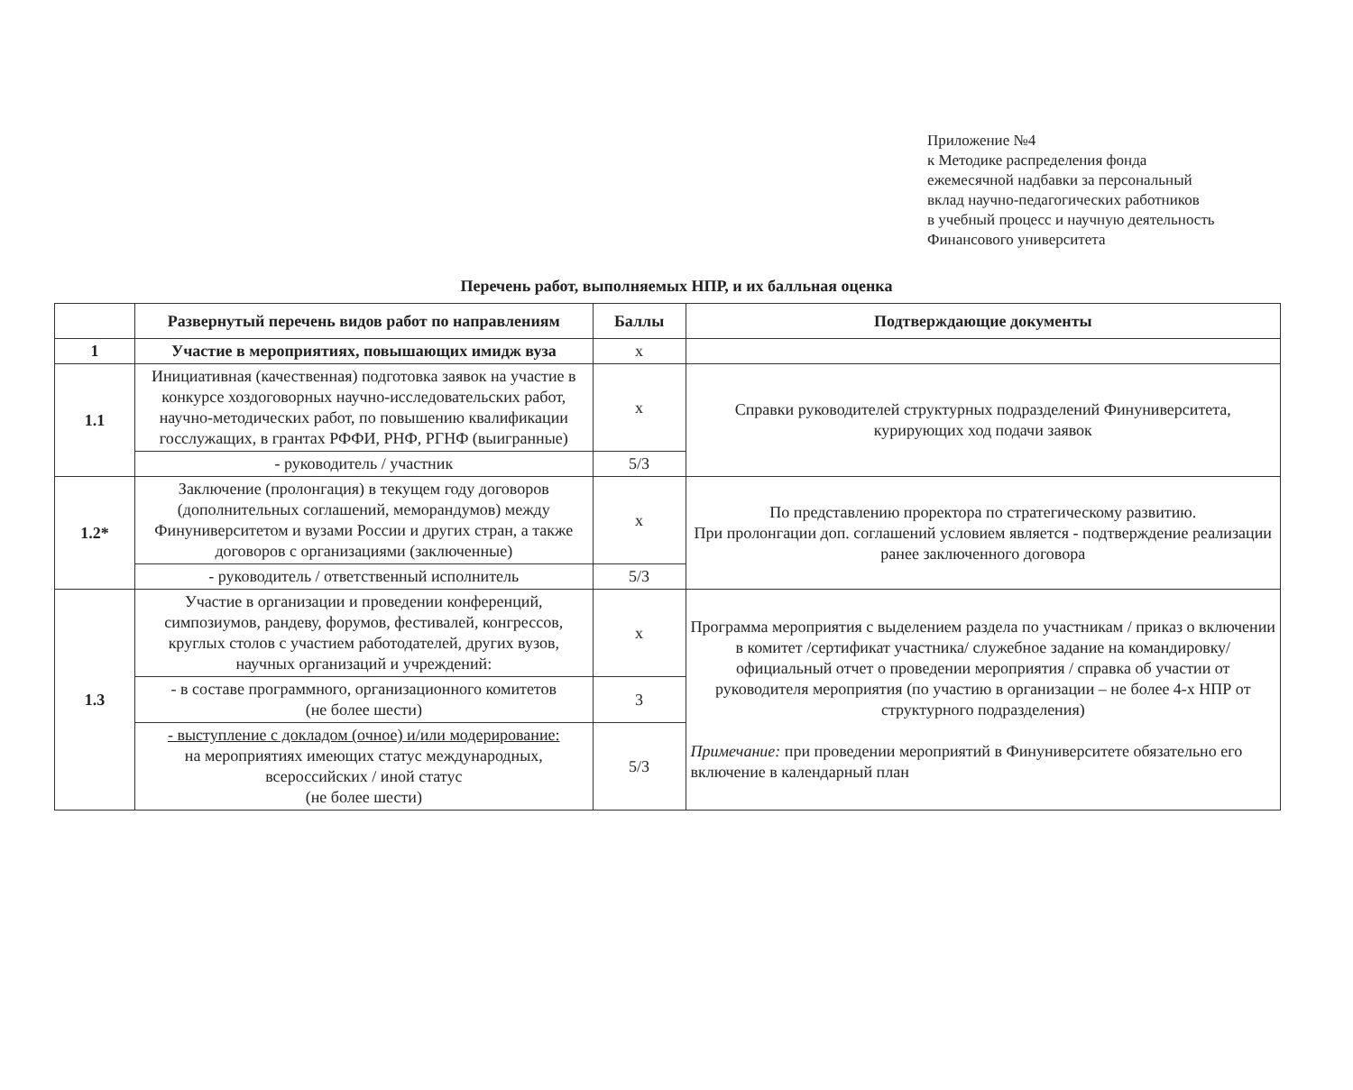Приложение №4
к Методике распределения фонда
ежемесячной надбавки за персональный
вклад научно-педагогических работников
в учебный процесс и научную деятельность
Финансового университета
Перечень работ, выполняемых НПР, и их балльная оценка
| | Развернутый перечень видов работ по направлениям | Баллы | Подтверждающие документы |
| --- | --- | --- | --- |
| 1 | Участие в мероприятиях, повышающих имидж вуза | х | |
| 1.1 | Инициативная (качественная) подготовка заявок на участие в конкурсе хоздоговорных научно-исследовательских работ, научно-методических работ, по повышению квалификации госслужащих, в грантах РФФИ, РНФ, РГНФ (выигранные) | х | Справки руководителей структурных подразделений Финуниверситета, курирующих ход подачи заявок |
| | - руководитель / участник | 5/3 | |
| 1.2* | Заключение (пролонгация) в текущем году договоров (дополнительных соглашений, меморандумов) между Финуниверситетом и вузами России и других стран, а также договоров с организациями (заключенные) | х | По представлению проректора по стратегическому развитию. При пролонгации доп. соглашений условием является - подтверждение реализации ранее заключенного договора |
| | - руководитель / ответственный исполнитель | 5/3 | |
| 1.3 | Участие в организации и проведении конференций, симпозиумов, рандеву, форумов, фестивалей, конгрессов, круглых столов с участием работодателей, других вузов, научных организаций и учреждений: | х | Программа мероприятия с выделением раздела по участникам / приказ о включении в комитет /сертификат участника/ служебное задание на командировку/ официальный отчет о проведении мероприятия / справка об участии от руководителя мероприятия (по участию в организации – не более 4-х НПР от структурного подразделения) Примечание: при проведении мероприятий в Финуниверситете обязательно его включение в календарный план |
| | - в составе программного, организационного комитетов (не более шести) | 3 | |
| | - выступление с докладом (очное) и/или модерирование: на мероприятиях имеющих статус международных, всероссийских / иной статус (не более шести) | 5/3 | |